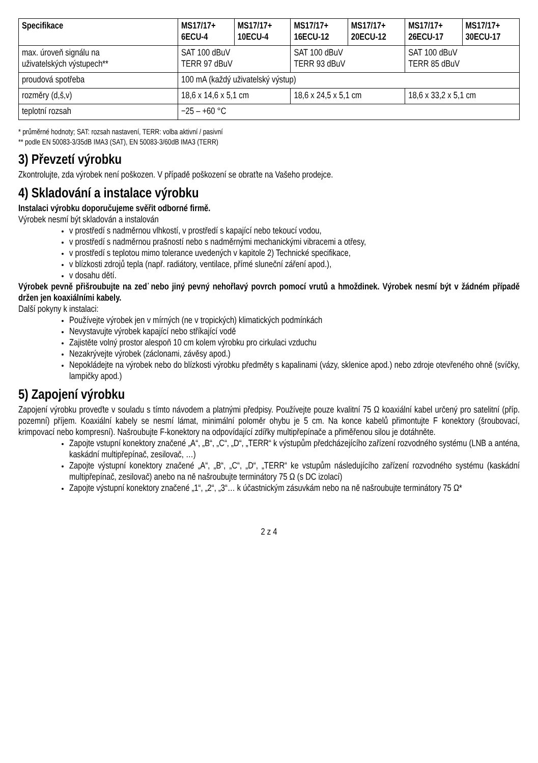| Specifikace | MS17/17+ 6ECU-4 | MS17/17+ 10ECU-4 | MS17/17+ 16ECU-12 | MS17/17+ 20ECU-12 | MS17/17+ 26ECU-17 | MS17/17+ 30ECU-17 |
| --- | --- | --- | --- | --- | --- | --- |
| max. úroveň signálu na uživatelských výstupech** | SAT 100 dBuV TERR 97 dBuV | | SAT 100 dBuV TERR 93 dBuV | | SAT 100 dBuV TERR 85 dBuV | |
| proudová spotřeba | 100 mA (každý uživatelský výstup) | | | | | |
| rozměry (d,š,v) | 18,6 x 14,6 x 5,1 cm | | 18,6 x 24,5 x 5,1 cm | | 18,6 x 33,2 x 5,1 cm | |
| teplotní rozsah | −25 – +60 °C | | | | | |
* průměrné hodnoty; SAT: rozsah nastavení, TERR: volba aktivní / pasivní
** podle EN 50083-3/35dB IMA3 (SAT), EN 50083-3/60dB IMA3 (TERR)
3) Převzetí výrobku
Zkontrolujte, zda výrobek není poškozen. V případě poškození se obraťte na Vašeho prodejce.
4) Skladování a instalace výrobku
Instalaci výrobku doporučujeme svěřit odborné firmě.
Výrobek nesmí být skladován a instalován
v prostředí s nadměrnou vlhkostí, v prostředí s kapající nebo tekoucí vodou,
v prostředí s nadměrnou prašností nebo s nadměrnými mechanickými vibracemi a otřesy,
v prostředí s teplotou mimo tolerance uvedených v kapitole 2) Technické specifikace,
v blízkosti zdrojů tepla (např. radiátory, ventilace, přímé sluneční záření apod.),
v dosahu dětí.
Výrobek pevně přišroubujte na zeď nebo jiný pevný nehořlavý povrch pomocí vrutů a hmoždinek. Výrobek nesmí být v žádném případě držen jen koaxiálními kabely.
Další pokyny k instalaci:
Používejte výrobek jen v mírných (ne v tropických) klimatických podmínkách
Nevystavujte výrobek kapající nebo stříkající vodě
Zajistěte volný prostor alespoň 10 cm kolem výrobku pro cirkulaci vzduchu
Nezakrývejte výrobek (záclonami, závěsy apod.)
Nepokládejte na výrobek nebo do blízkosti výrobku předměty s kapalinami (vázy, sklenice apod.) nebo zdroje otevřeného ohně (svíčky, lampičky apod.)
5) Zapojení výrobku
Zapojení výrobku proveďte v souladu s tímto návodem a platnými předpisy. Používejte pouze kvalitní 75 Ω koaxiální kabel určený pro satelitní (příp. pozemní) příjem. Koaxiální kabely se nesmí lámat, minimální poloměr ohybu je 5 cm. Na konce kabelů přimontujte F konektory (šroubovací, krimpovací nebo kompresní). Našroubujte F-konektory na odpovídající zdířky multipřepínače a přiměřenou silou je dotáhněte.
Zapojte vstupní konektory značené „A“, „B“, „C“, „D“, „TERR“ k výstupům předcházejícího zařízení rozvodného systému (LNB a anténa, kaskádní multipřepínač, zesilovač, …)
Zapojte výstupní konektory značené „A“, „B“, „C“, „D“, „TERR“ ke vstupům následujícího zařízení rozvodného systému (kaskádní multipřepínač, zesilovač) anebo na ně našroubujte terminátory 75 Ω (s DC izolací)
Zapojte výstupní konektory značené „1“, „2“, „3“… k účastnickým zásuvkám nebo na ně našroubujte terminátory 75 Ω*
2 z 4